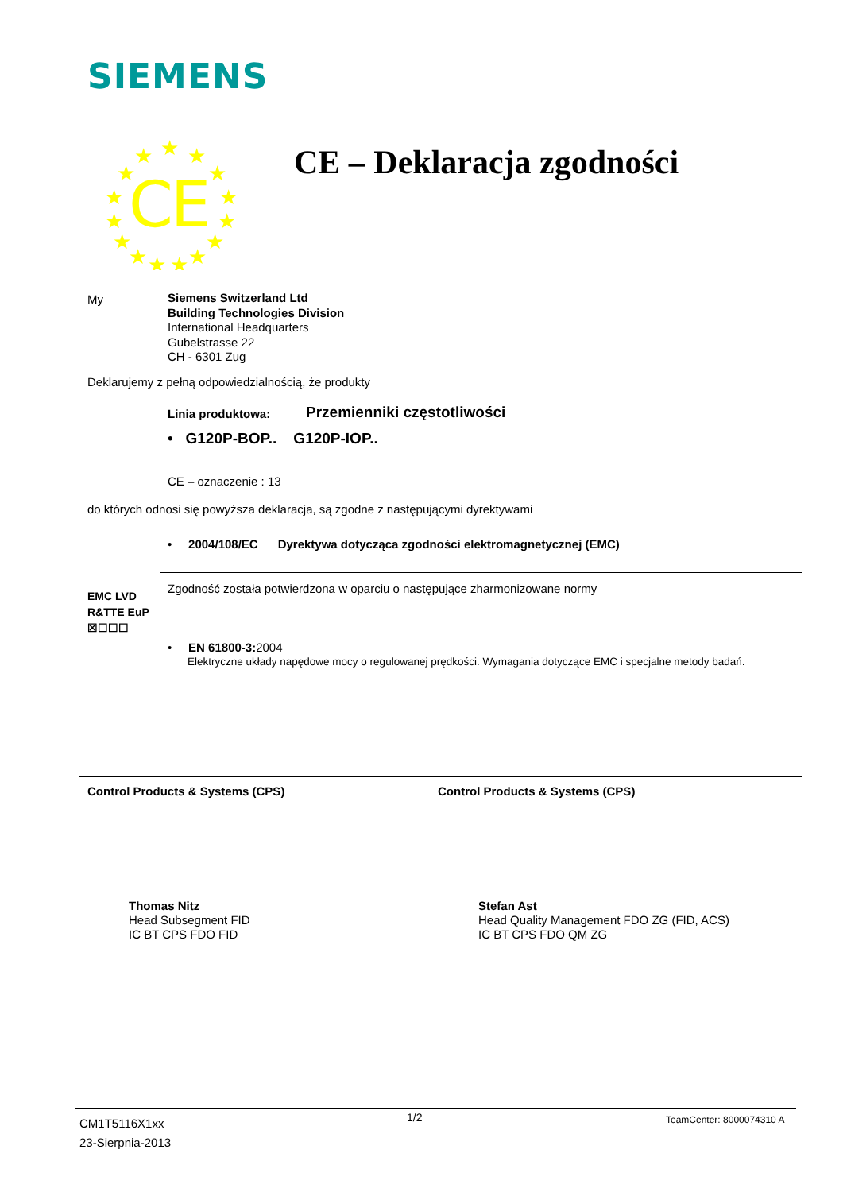SIEMENS
★
★
★
★
★
★
★
★
★
★
★
★
★
★
★
C
E
CE – Deklaracja zgodności
My
Siemens Switzerland Ltd
Building Technologies Division
International Headquarters
Gubelstrasse 22
CH - 6301 Zug
Deklarujemy z pełną odpowiedzialnością, że produkty
Linia produktowa: Przemienniki częstotliwości
• G120P-BOP.. G120P-IOP..
CE – oznaczenie : 13
do których odnosi się powyższa deklaracja, są zgodne z następującymi dyrektywami
• 2004/108/EC Dyrektywa dotycząca zgodności elektromagnetycznej (EMC)
Zgodność została potwierdzona w oparciu o następujące zharmonizowane normy
EMC LVD R&TTE EuP
☒☐☐☐
• EN 61800-3: 2004
Elektryczne układy napędowe mocy o regulowanej prędkości. Wymagania dotyczące EMC i specjalne metody badań.
Control Products & Systems (CPS)
Control Products & Systems (CPS)
Thomas Nitz
Head Subsegment FID
IC BT CPS FDO FID
Stefan Ast
Head Quality Management FDO ZG (FID, ACS)
IC BT CPS FDO QM ZG
CM1T5116X1xx
23-Sierpnia-2013
1/2 TeamCenter: 8000074310 A